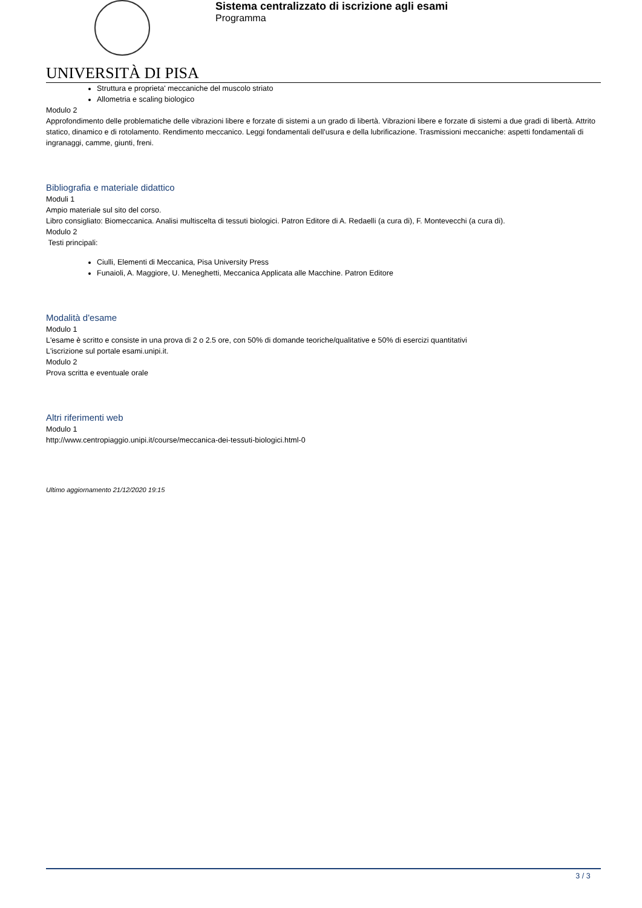UNIVERSITÀ DI PISA
Sistema centralizzato di iscrizione agli esami
Programma
Struttura e proprieta' meccaniche del muscolo striato
Allometria e scaling biologico
Modulo 2
Approfondimento delle problematiche delle vibrazioni libere e forzate di sistemi a un grado di libertà. Vibrazioni libere e forzate di sistemi a due gradi di libertà. Attrito statico, dinamico e di rotolamento. Rendimento meccanico. Leggi fondamentali dell'usura e della lubrificazione. Trasmissioni meccaniche: aspetti fondamentali di ingranaggi, camme, giunti, freni.
Bibliografia e materiale didattico
Moduli 1
Ampio materiale sul sito del corso.
Libro consigliato: Biomeccanica. Analisi multiscelta di tessuti biologici. Patron Editore di A. Redaelli (a cura di), F. Montevecchi (a cura di).
Modulo 2
Testi principali:
Ciulli, Elementi di Meccanica, Pisa University Press
Funaioli, A. Maggiore, U. Meneghetti, Meccanica Applicata alle Macchine. Patron Editore
Modalità d'esame
Modulo 1
L'esame è scritto e consiste in una prova di 2 o 2.5 ore, con 50% di domande teoriche/qualitative e 50% di esercizi quantitativi
L'iscrizione sul portale esami.unipi.it.
Modulo 2
Prova scritta e eventuale orale
Altri riferimenti web
Modulo 1
http://www.centropiaggio.unipi.it/course/meccanica-dei-tessuti-biologici.html-0
Ultimo aggiornamento 21/12/2020 19:15
3 / 3